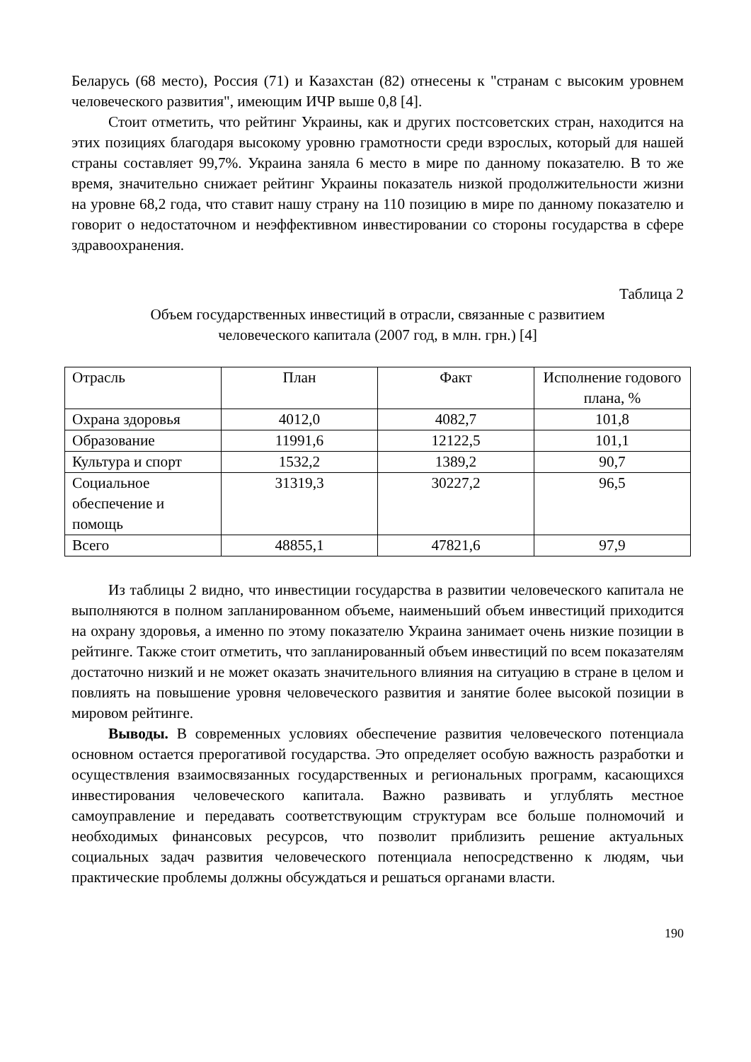Беларусь (68 место), Россия (71) и Казахстан (82) отнесены к "странам с высоким уровнем человеческого развития", имеющим ИЧР выше 0,8 [4].
Стоит отметить, что рейтинг Украины, как и других постсоветских стран, находится на этих позициях благодаря высокому уровню грамотности среди взрослых, который для нашей страны составляет 99,7%. Украина заняла 6 место в мире по данному показателю. В то же время, значительно снижает рейтинг Украины показатель низкой продолжительности жизни на уровне 68,2 года, что ставит нашу страну на 110 позицию в мире по данному показателю и говорит о недостаточном и неэффективном инвестировании со стороны государства в сфере здравоохранения.
Таблица 2
Объем государственных инвестиций в отрасли, связанные с развитием
человеческого капитала (2007 год, в млн. грн.) [4]
| Отрасль | План | Факт | Исполнение годового плана, % |
| Охрана здоровья | 4012,0 | 4082,7 | 101,8 |
| Образование | 11991,6 | 12122,5 | 101,1 |
| Культура и спорт | 1532,2 | 1389,2 | 90,7 |
| Социальное обеспечение и помощь | 31319,3 | 30227,2 | 96,5 |
| Всего | 48855,1 | 47821,6 | 97,9 |
Из таблицы 2 видно, что инвестиции государства в развитии человеческого капитала не выполняются в полном запланированном объеме, наименьший объем инвестиций приходится на охрану здоровья, а именно по этому показателю Украина занимает очень низкие позиции в рейтинге. Также стоит отметить, что запланированный объем инвестиций по всем показателям достаточно низкий и не может оказать значительного влияния на ситуацию в стране в целом и повлиять на повышение уровня человеческого развития и занятие более высокой позиции в мировом рейтинге.
Выводы. В современных условиях обеспечение развития человеческого потенциала основном остается прерогативой государства. Это определяет особую важность разработки и осуществления взаимосвязанных государственных и региональных программ, касающихся инвестирования человеческого капитала. Важно развивать и углублять местное самоуправление и передавать соответствующим структурам все больше полномочий и необходимых финансовых ресурсов, что позволит приблизить решение актуальных социальных задач развития человеческого потенциала непосредственно к людям, чьи практические проблемы должны обсуждаться и решаться органами власти.
190